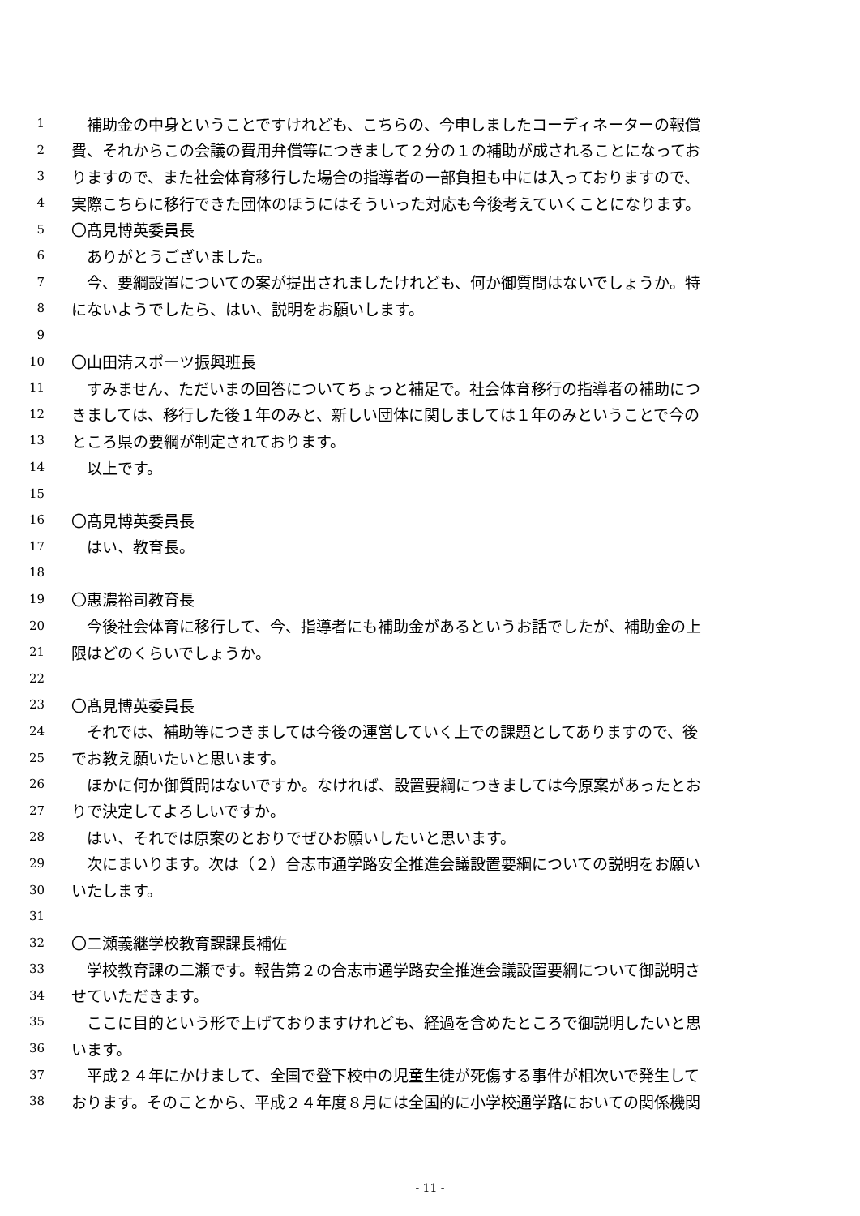1　補助金の中身ということですけれども、こちらの、今申しましたコーディネーターの報償
2 費、それからこの会議の費用弁償等につきまして２分の１の補助が成されることになってお
3 りますので、また社会体育移行した場合の指導者の一部負担も中には入っておりますので、
4 実際こちらに移行できた団体のほうにはそういった対応も今後考えていくことになります。
5 〇髙見博英委員長
6　ありがとうございました。
7　今、要綱設置についての案が提出されましたけれども、何か御質問はないでしょうか。特
8 にないようでしたら、はい、説明をお願いします。
9
10 〇山田清スポーツ振興班長
11　すみません、ただいまの回答についてちょっと補足で。社会体育移行の指導者の補助につ
12 きましては、移行した後１年のみと、新しい団体に関しましては１年のみということで今の
13 ところ県の要綱が制定されております。
14　以上です。
15
16 〇髙見博英委員長
17　はい、教育長。
18
19 〇惠濃裕司教育長
20　今後社会体育に移行して、今、指導者にも補助金があるというお話でしたが、補助金の上
21 限はどのくらいでしょうか。
22
23 〇髙見博英委員長
24　それでは、補助等につきましては今後の運営していく上での課題としてありますので、後
25 でお教え願いたいと思います。
26　ほかに何か御質問はないですか。なければ、設置要綱につきましては今原案があったとお
27 りで決定してよろしいですか。
28　はい、それでは原案のとおりでぜひお願いしたいと思います。
29　次にまいります。次は（２）合志市通学路安全推進会議設置要綱についての説明をお願い
30 いたします。
31
32 〇二瀬義継学校教育課課長補佐
33　学校教育課の二瀬です。報告第２の合志市通学路安全推進会議設置要綱について御説明さ
34 せていただきます。
35　ここに目的という形で上げておりますけれども、経過を含めたところで御説明したいと思
36 います。
37　平成２４年にかけまして、全国で登下校中の児童生徒が死傷する事件が相次いで発生して
38 おります。そのことから、平成２４年度８月には全国的に小学校通学路においての関係機関
- 11 -